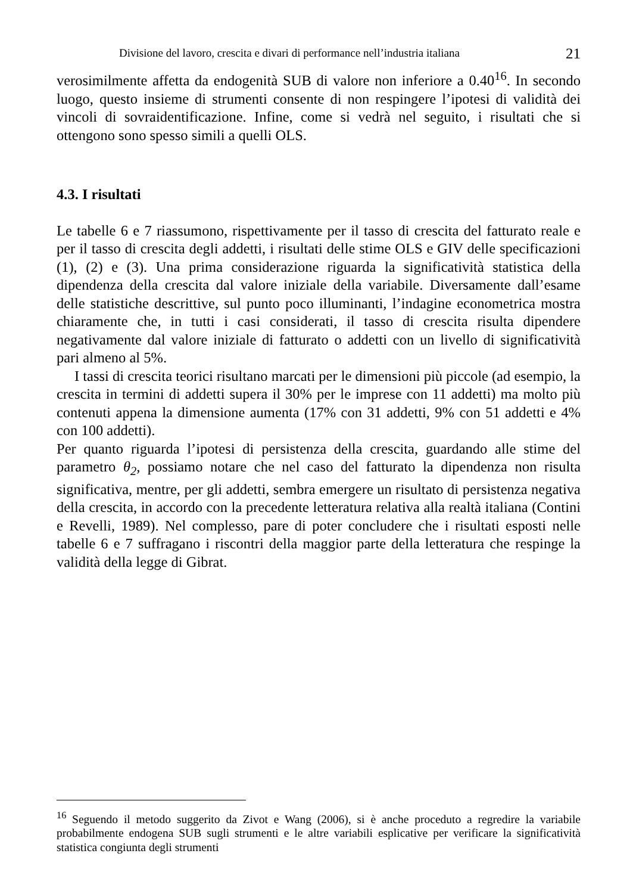Divisione del lavoro, crescita e divari di performance nell’industria italiana
21
verosimilmente affetta da endogenità SUB di valore non inferiore a 0.40<sup>16</sup>. In secondo luogo, questo insieme di strumenti consente di non respingere l’ipotesi di validità dei vincoli di sovraidentificazione. Infine, come si vedrà nel seguito, i risultati che si ottengono sono spesso simili a quelli OLS.
4.3. I risultati
Le tabelle 6 e 7 riassumono, rispettivamente per il tasso di crescita del fatturato reale e per il tasso di crescita degli addetti, i risultati delle stime OLS e GIV delle specificazioni (1), (2) e (3). Una prima considerazione riguarda la significatività statistica della dipendenza della crescita dal valore iniziale della variabile. Diversamente dall’esame delle statistiche descrittive, sul punto poco illuminanti, l’indagine econometrica mostra chiaramente che, in tutti i casi considerati, il tasso di crescita risulta dipendere negativamente dal valore iniziale di fatturato o addetti con un livello di significatività pari almeno al 5%.
I tassi di crescita teorici risultano marcati per le dimensioni più piccole (ad esempio, la crescita in termini di addetti supera il 30% per le imprese con 11 addetti) ma molto più contenuti appena la dimensione aumenta (17% con 31 addetti, 9% con 51 addetti e 4% con 100 addetti).
Per quanto riguarda l’ipotesi di persistenza della crescita, guardando alle stime del parametro θ<sub>2</sub>, possiamo notare che nel caso del fatturato la dipendenza non risulta significativa, mentre, per gli addetti, sembra emergere un risultato di persistenza negativa della crescita, in accordo con la precedente letteratura relativa alla realtà italiana (Contini e Revelli, 1989). Nel complesso, pare di poter concludere che i risultati esposti nelle tabelle 6 e 7 suffragano i riscontri della maggior parte della letteratura che respinge la validità della legge di Gibrat.
<sup>16</sup> Seguendo il metodo suggerito da Zivot e Wang (2006), si è anche proceduto a regredire la variabile probabilmente endogena SUB sugli strumenti e le altre variabili esplicative per verificare la significatività statistica congiunta degli strumenti